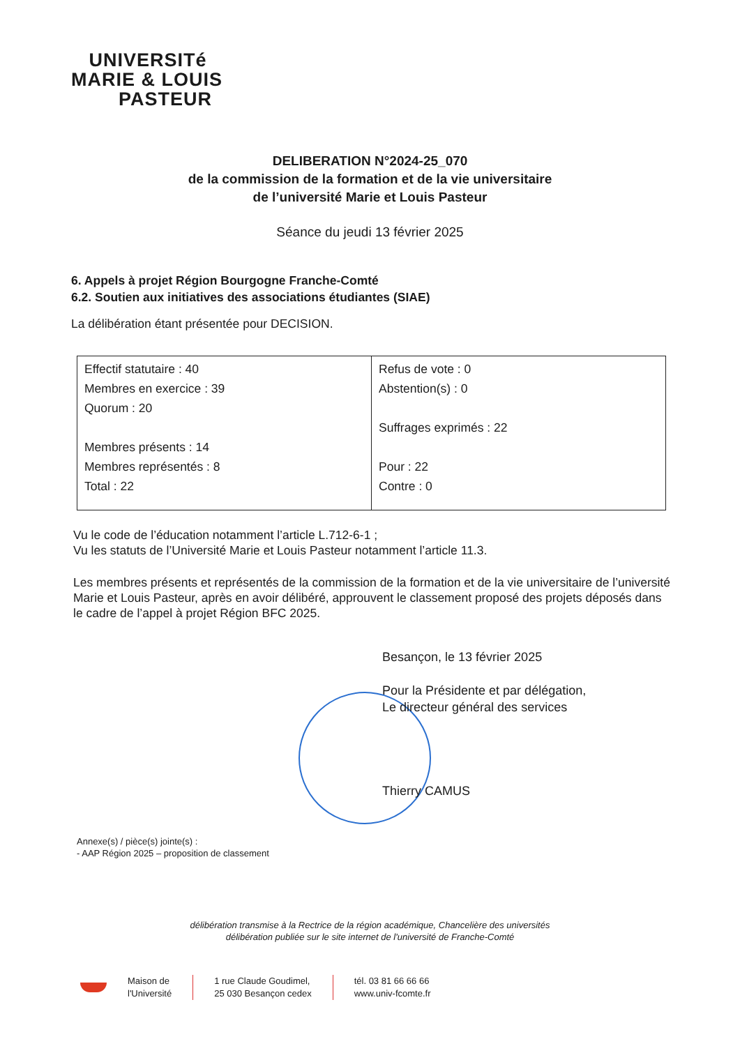UNIVERSITé
MARIE & LOUIS
PASTEUR
DELIBERATION N°2024-25_070
de la commission de la formation et de la vie universitaire
de l’université Marie et Louis Pasteur
Séance du jeudi 13 février 2025
6. Appels à projet Région Bourgogne Franche-Comté
6.2. Soutien aux initiatives des associations étudiantes (SIAE)
La délibération étant présentée pour DECISION.
| Effectif statutaire : 40 Membres en exercice : 39 Quorum : 20 Membres présents : 14 Membres représentés : 8 Total : 22 | Refus de vote : 0 Abstention(s) : 0 Suffrages exprimés : 22 Pour : 22 Contre : 0 |
Vu le code de l’éducation notamment l’article L.712-6-1 ;
Vu les statuts de l’Université Marie et Louis Pasteur notamment l’article 11.3.
Les membres présents et représentés de la commission de la formation et de la vie universitaire de l’université Marie et Louis Pasteur, après en avoir délibéré, approuvent le classement proposé des projets déposés dans le cadre de l’appel à projet Région BFC 2025.
Besançon, le 13 février 2025
Pour la Présidente et par délégation,
Le directeur général des services
Thierry CAMUS
Annexe(s) / pièce(s) jointe(s) :
- AAP Région 2025 – proposition de classement
délibération transmise à la Rectrice de la région académique, Chancelière des universités
délibération publiée sur le site internet de l'université de Franche-Comté
Maison de
l'Université
1 rue Claude Goudimel,
25 030 Besançon cedex
tél. 03 81 66 66 66
www.univ-fcomte.fr